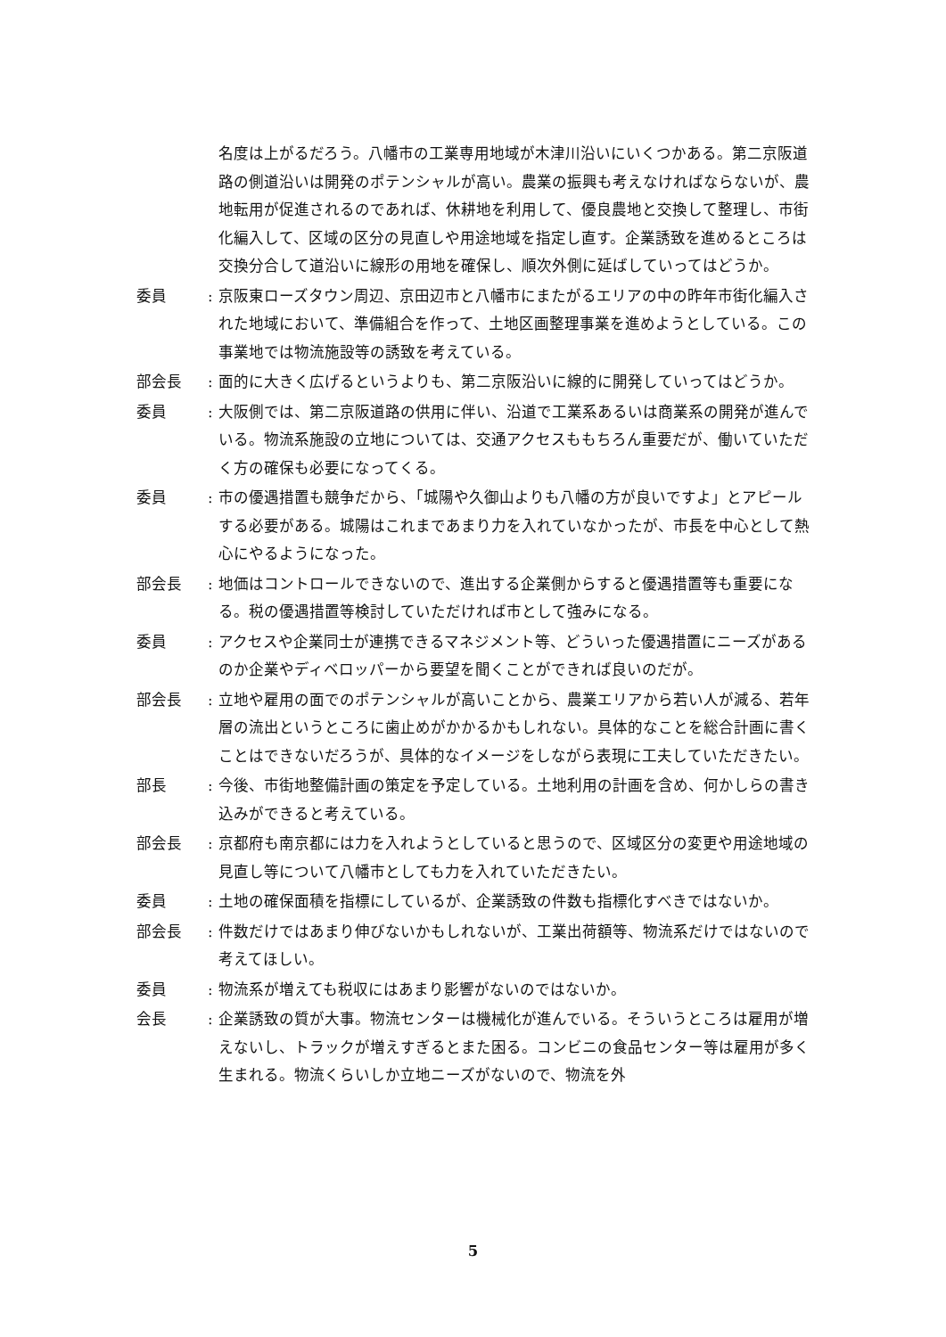名度は上がるだろう。八幡市の工業専用地域が木津川沿いにいくつかある。第二京阪道路の側道沿いは開発のポテンシャルが高い。農業の振興も考えなければならないが、農地転用が促進されるのであれば、休耕地を利用して、優良農地と交換して整理し、市街化編入して、区域の区分の見直しや用途地域を指定し直す。企業誘致を進めるところは交換分合して道沿いに線形の用地を確保し、順次外側に延ばしていってはどうか。
委員 : 京阪東ローズタウン周辺、京田辺市と八幡市にまたがるエリアの中の昨年市街化編入された地域において、準備組合を作って、土地区画整理事業を進めようとしている。この事業地では物流施設等の誘致を考えている。
部会長 : 面的に大きく広げるというよりも、第二京阪沿いに線的に開発していってはどうか。
委員 : 大阪側では、第二京阪道路の供用に伴い、沿道で工業系あるいは商業系の開発が進んでいる。物流系施設の立地については、交通アクセスももちろん重要だが、働いていただく方の確保も必要になってくる。
委員 : 市の優遇措置も競争だから、「城陽や久御山よりも八幡の方が良いですよ」とアピールする必要がある。城陽はこれまであまり力を入れていなかったが、市長を中心として熱心にやるようになった。
部会長 : 地価はコントロールできないので、進出する企業側からすると優遇措置等も重要になる。税の優遇措置等検討していただければ市として強みになる。
委員 : アクセスや企業同士が連携できるマネジメント等、どういった優遇措置にニーズがあるのか企業やディベロッパーから要望を聞くことができれば良いのだが。
部会長 : 立地や雇用の面でのポテンシャルが高いことから、農業エリアから若い人が減る、若年層の流出というところに歯止めがかかるかもしれない。具体的なことを総合計画に書くことはできないだろうが、具体的なイメージをしながら表現に工夫していただきたい。
部長 : 今後、市街地整備計画の策定を予定している。土地利用の計画を含め、何かしらの書き込みができると考えている。
部会長 : 京都府も南京都には力を入れようとしていると思うので、区域区分の変更や用途地域の見直し等について八幡市としても力を入れていただきたい。
委員 : 土地の確保面積を指標にしているが、企業誘致の件数も指標化すべきではないか。
部会長 : 件数だけではあまり伸びないかもしれないが、工業出荷額等、物流系だけではないので考えてほしい。
委員 : 物流系が増えても税収にはあまり影響がないのではないか。
会長 : 企業誘致の質が大事。物流センターは機械化が進んでいる。そういうところは雇用が増えないし、トラックが増えすぎるとまた困る。コンビニの食品センター等は雇用が多く生まれる。物流くらいしか立地ニーズがないので、物流を外
5